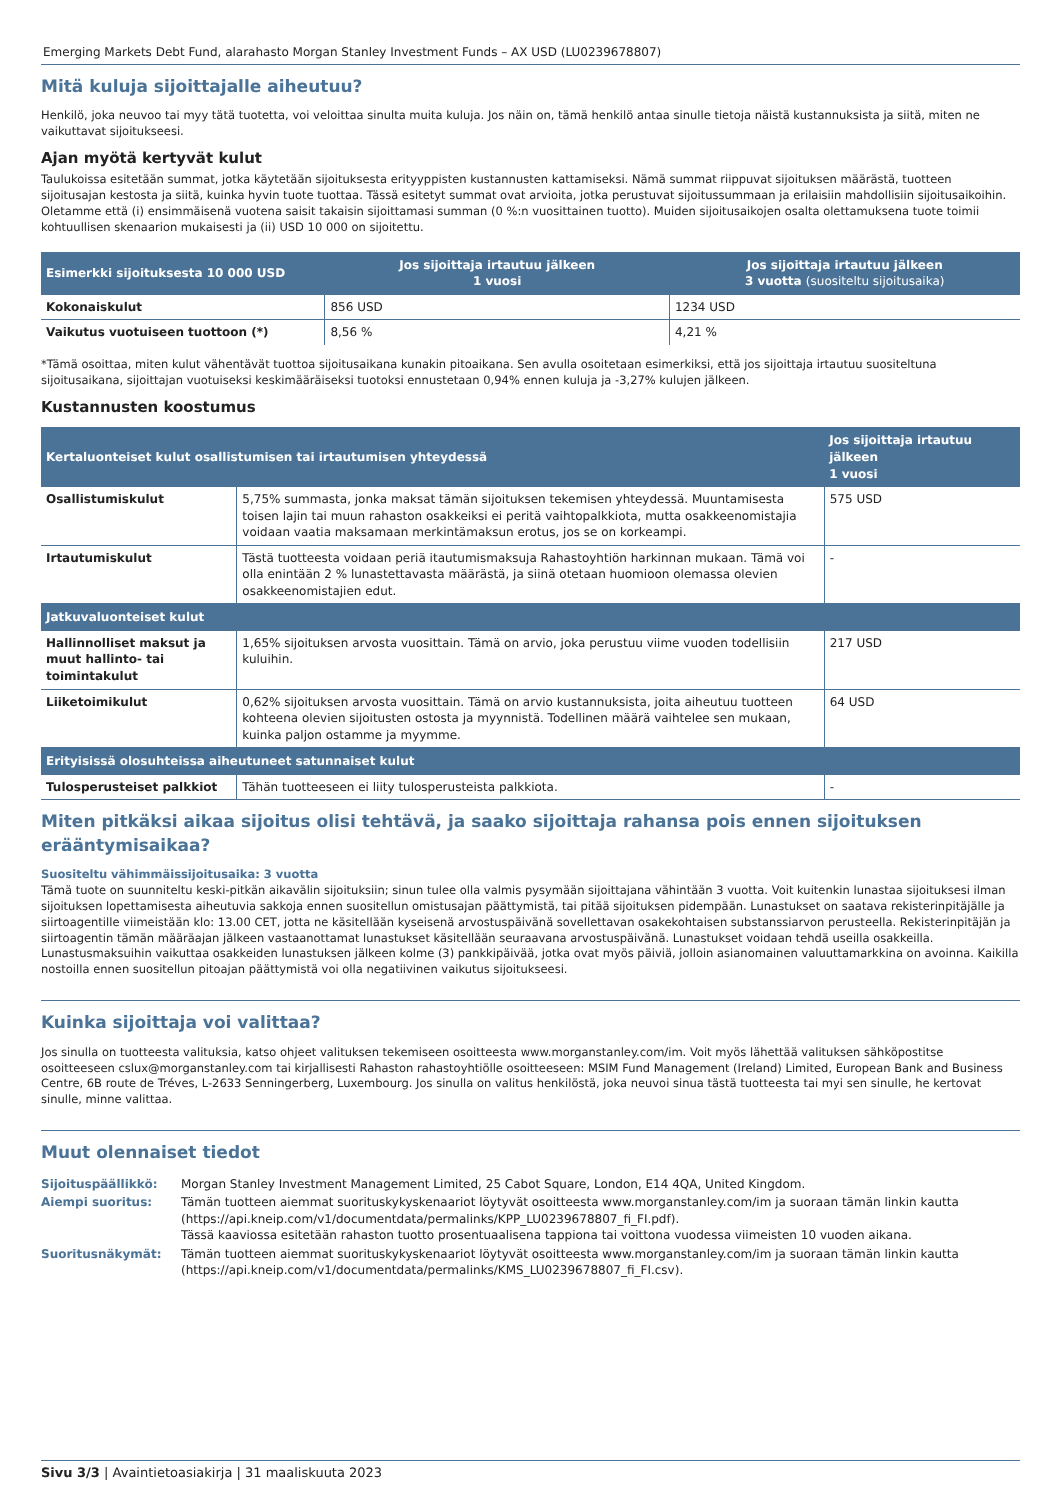Emerging Markets Debt Fund, alarahasto Morgan Stanley Investment Funds – AX USD (LU0239678807)
Mitä kuluja sijoittajalle aiheutuu?
Henkilö, joka neuvoo tai myy tätä tuotetta, voi veloittaa sinulta muita kuluja. Jos näin on, tämä henkilö antaa sinulle tietoja näistä kustannuksista ja siitä, miten ne vaikuttavat sijoitukseesi.
Ajan myötä kertyvät kulut
Taulukoissa esitetään summat, jotka käytetään sijoituksesta erityyppisten kustannusten kattamiseksi. Nämä summat riippuvat sijoituksen määrästä, tuotteen sijoitusajan kestosta ja siitä, kuinka hyvin tuote tuottaa. Tässä esitetyt summat ovat arvioita, jotka perustuvat sijoitussummaan ja erilaisiin mahdollisiin sijoitusaikoihin. Oletamme että (i) ensimmäisenä vuotena saisit takaisin sijoittamasi summan (0 %:n vuosittainen tuotto). Muiden sijoitusaikojen osalta olettamuksena tuote toimii kohtuullisen skenaarion mukaisesti ja (ii) USD 10 000 on sijoitettu.
| Esimerkki sijoituksesta 10 000 USD | Jos sijoittaja irtautuu jälkeen 1 vuosi | Jos sijoittaja irtautuu jälkeen 3 vuotta (suositeltu sijoitusaika) |
| --- | --- | --- |
| Kokonaiskulut | 856 USD | 1234 USD |
| Vaikutus vuotuiseen tuottoon (*) | 8,56 % | 4,21 % |
*Tämä osoittaa, miten kulut vähentävät tuottoa sijoitusaikana kunakin pitoaikana. Sen avulla osoitetaan esimerkiksi, että jos sijoittaja irtautuu suositeltuna sijoitusaikana, sijoittajan vuotuiseksi keskimääräiseksi tuotoksi ennustetaan 0,94% ennen kuluja ja -3,27% kulujen jälkeen.
Kustannusten koostumus
| Kertaluonteiset kulut osallistumisen tai irtautumisen yhteydessä | | Jos sijoittaja irtautuu jälkeen 1 vuosi |
| --- | --- | --- |
| Osallistumiskulut | 5,75% summasta, jonka maksat tämän sijoituksen tekemisen yhteydessä. Muuntamisesta toisen lajin tai muun rahaston osakkeiksi ei peritä vaihtopalkkiota, mutta osakkeenomistajia voidaan vaatia maksamaan merkintämaksun erotus, jos se on korkeampi. | 575 USD |
| Irtautumiskulut | Tästä tuotteesta voidaan periä itautumismaksuja Rahastoyhtiön harkinnan mukaan. Tämä voi olla enintään 2 % lunastettavasta määrästä, ja siinä otetaan huomioon olemassa olevien osakkeenomistajien edut. | - |
| Jatkuvaluonteiset kulut | | |
| Hallinnolliset maksut ja muut hallinto- tai toimintakulut | 1,65% sijoituksen arvosta vuosittain. Tämä on arvio, joka perustuu viime vuoden todellisiin kuluihin. | 217 USD |
| Liiketoimikulut | 0,62% sijoituksen arvosta vuosittain. Tämä on arvio kustannuksista, joita aiheutuu tuotteen kohteena olevien sijoitusten ostosta ja myynnistä. Todellinen määrä vaihtelee sen mukaan, kuinka paljon ostamme ja myymme. | 64 USD |
| Erityisissä olosuhteissa aiheutuneet satunnaiset kulut | | |
| Tulosperusteiset palkkiot | Tähän tuotteeseen ei liity tulosperusteista palkkiota. | - |
Miten pitkäksi aikaa sijoitus olisi tehtävä, ja saako sijoittaja rahansa pois ennen sijoituksen erääntymisaikaa?
Suositeltu vähimmäissijoitusaika: 3 vuotta
Tämä tuote on suunniteltu keski-pitkän aikavälin sijoituksiin; sinun tulee olla valmis pysymään sijoittajana vähintään 3 vuotta. Voit kuitenkin lunastaa sijoituksesi ilman sijoituksen lopettamisesta aiheutuvia sakkoja ennen suositellun omistusajan päättymistä, tai pitää sijoituksen pidempään. Lunastukset on saatava rekisterinpitäjälle ja siirtoagentille viimeistään klo: 13.00 CET, jotta ne käsitellään kyseisenä arvostuspäivänä sovellettavan osakekohtaisen substanssiarvon perusteella. Rekisterinpitäjän ja siirtoagentin tämän määräajan jälkeen vastaanottamat lunastukset käsitellään seuraavana arvostuspäivänä. Lunastukset voidaan tehdä useilla osakkeilla. Lunastusmaksuihin vaikuttaa osakkeiden lunastuksen jälkeen kolme (3) pankkipäivää, jotka ovat myös päiviä, jolloin asianomainen valuuttamarkkina on avoinna. Kaikilla nostoilla ennen suositellun pitoajan päättymistä voi olla negatiivinen vaikutus sijoitukseesi.
Kuinka sijoittaja voi valittaa?
Jos sinulla on tuotteesta valituksia, katso ohjeet valituksen tekemiseen osoitteesta www.morganstanley.com/im. Voit myös lähettää valituksen sähköpostitse osoitteeseen cslux@morganstanley.com tai kirjallisesti Rahaston rahastoyhtiölle osoitteeseen: MSIM Fund Management (Ireland) Limited, European Bank and Business Centre, 6B route de Tréves, L-2633 Senningerberg, Luxembourg. Jos sinulla on valitus henkilöstä, joka neuvoi sinua tästä tuotteesta tai myi sen sinulle, he kertovat sinulle, minne valittaa.
Muut olennaiset tiedot
| Sijoituspäällikkö: | Morgan Stanley Investment Management Limited, 25 Cabot Square, London, E14 4QA, United Kingdom. |
| Aiempi suoritus: | Tämän tuotteen aiemmat suorituskykyskenaariot löytyvät osoitteesta www.morganstanley.com/im ja suoraan tämän linkin kautta (https://api.kneip.com/v1/documentdata/permalinks/KPP_LU0239678807_fi_FI.pdf). Tässä kaaviossa esitetään rahaston tuotto prosentuaalisena tappiona tai voittona vuodessa viimeisten 10 vuoden aikana. |
| Suoritusnäkymät: | Tämän tuotteen aiemmat suorituskykyskenaariot löytyvät osoitteesta www.morganstanley.com/im ja suoraan tämän linkin kautta (https://api.kneip.com/v1/documentdata/permalinks/KMS_LU0239678807_fi_FI.csv). |
Sivu 3/3 | Avaintietoasiakirja | 31 maaliskuuta 2023